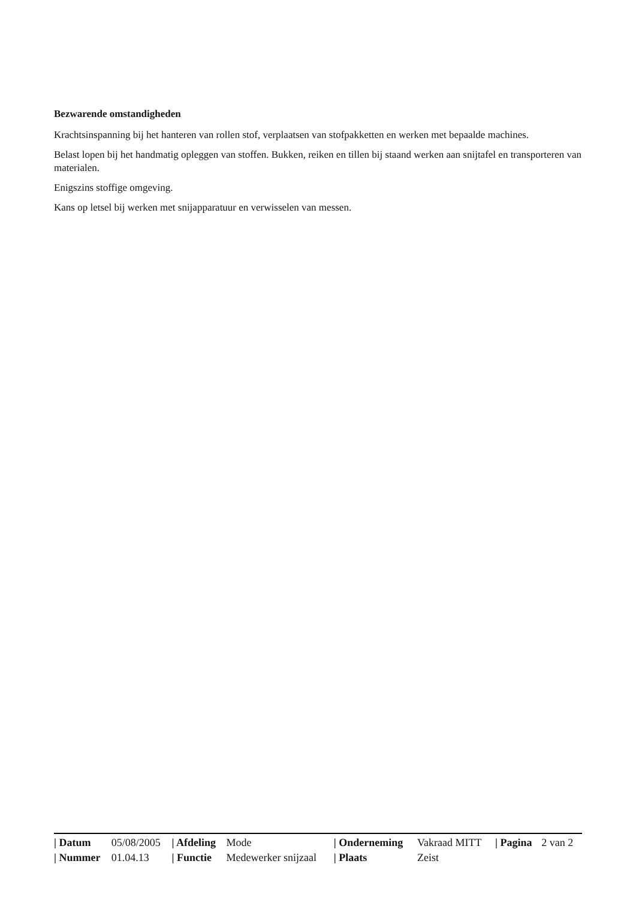Bezwarende omstandigheden
Krachtsinspanning bij het hanteren van rollen stof, verplaatsen van stofpakketten en werken met bepaalde machines.
Belast lopen bij het handmatig opleggen van stoffen. Bukken, reiken en tillen bij staand werken aan snijtafel en transporteren van materialen.
Enigszins stoffige omgeving.
Kans op letsel bij werken met snijapparatuur en verwisselen van messen.
| / Datum | 05/08/2005 | / Afdeling | Mode | / Onderneming | Vakraad MITT | / Pagina | 2 van 2 |
| / Nummer | 01.04.13 | / Functie | Medewerker snijzaal | / Plaats | Zeist | | |